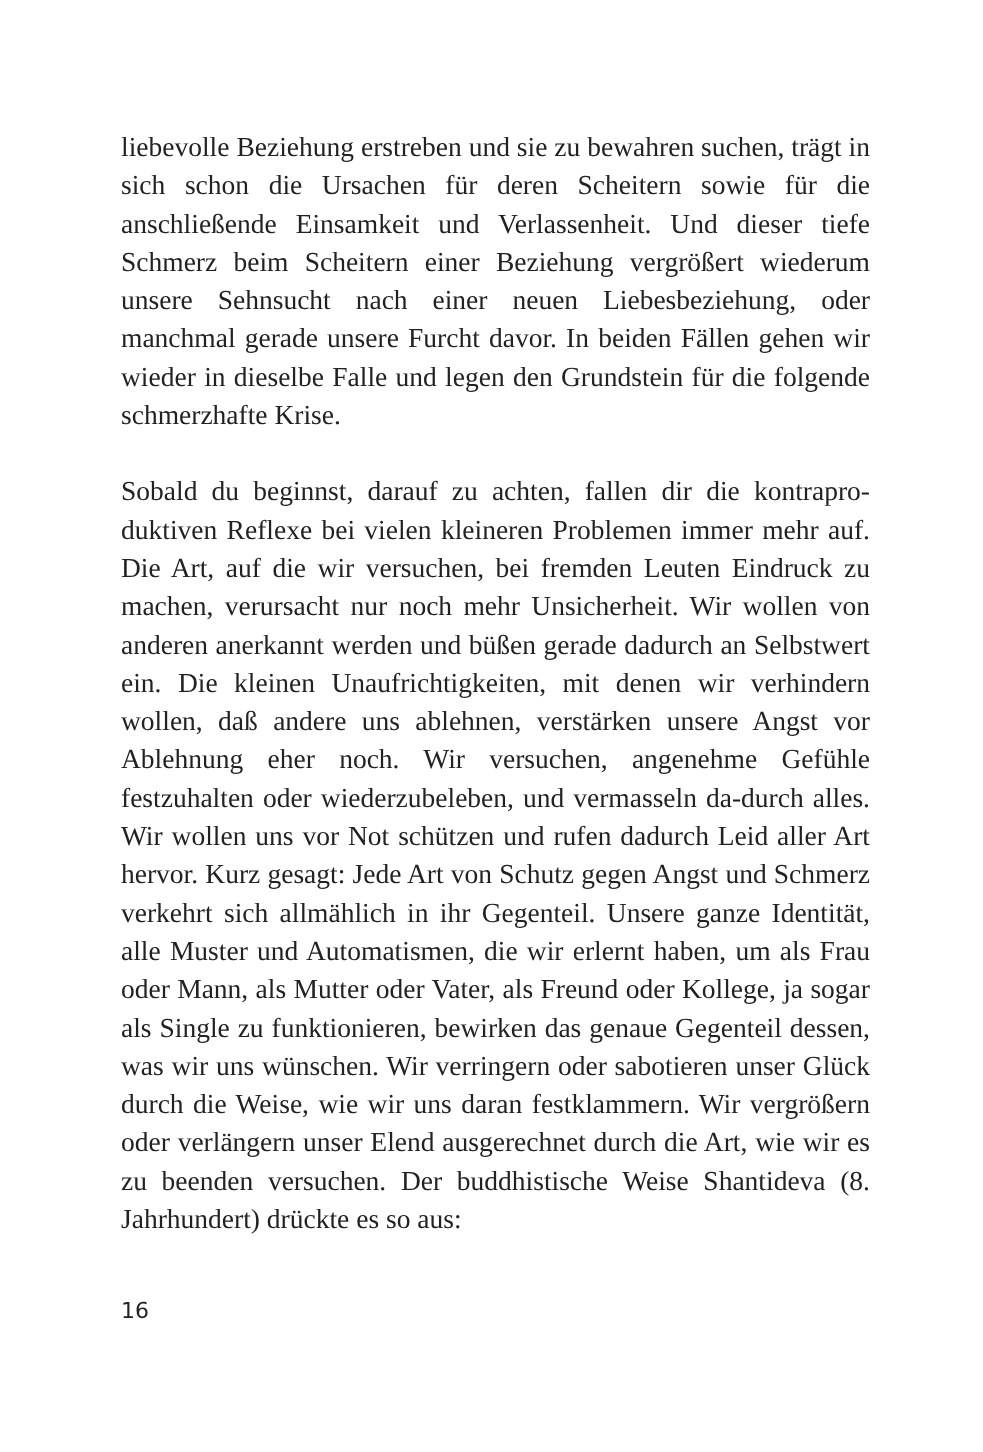liebevolle Beziehung erstreben und sie zu bewahren suchen, trägt in sich schon die Ursachen für deren Scheitern sowie für die anschließende Einsamkeit und Verlassenheit. Und dieser tiefe Schmerz beim Scheitern einer Beziehung vergrößert wiederum unsere Sehnsucht nach einer neuen Liebesbeziehung, oder manchmal gerade unsere Furcht davor. In beiden Fällen gehen wir wieder in dieselbe Falle und legen den Grundstein für die folgende schmerzhafte Krise.
Sobald du beginnst, darauf zu achten, fallen dir die kontrapro-duktiven Reflexe bei vielen kleineren Problemen immer mehr auf. Die Art, auf die wir versuchen, bei fremden Leuten Eindruck zu machen, verursacht nur noch mehr Unsicherheit. Wir wollen von anderen anerkannt werden und büßen gerade dadurch an Selbstwert ein. Die kleinen Unaufrichtigkeiten, mit denen wir verhindern wollen, daß andere uns ablehnen, verstärken unsere Angst vor Ablehnung eher noch. Wir versuchen, angenehme Gefühle festzuhalten oder wiederzubeleben, und vermasseln da-durch alles. Wir wollen uns vor Not schützen und rufen dadurch Leid aller Art hervor. Kurz gesagt: Jede Art von Schutz gegen Angst und Schmerz verkehrt sich allmählich in ihr Gegenteil. Unsere ganze Identität, alle Muster und Automatismen, die wir erlernt haben, um als Frau oder Mann, als Mutter oder Vater, als Freund oder Kollege, ja sogar als Single zu funktionieren, bewirken das genaue Gegenteil dessen, was wir uns wünschen. Wir verringern oder sabotieren unser Glück durch die Weise, wie wir uns daran festklammern. Wir vergrößern oder verlängern unser Elend ausgerechnet durch die Art, wie wir es zu beenden versuchen. Der buddhistische Weise Shantideva (8. Jahrhundert) drückte es so aus:
16